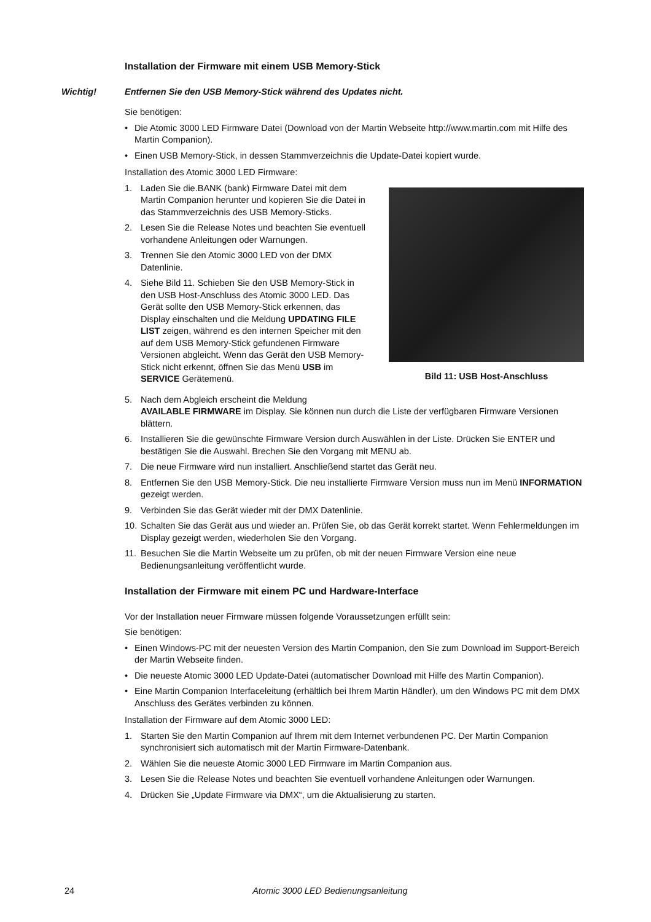Installation der Firmware mit einem USB Memory-Stick
Wichtig! Entfernen Sie den USB Memory-Stick während des Updates nicht.
Sie benötigen:
• Die Atomic 3000 LED Firmware Datei (Download von der Martin Webseite http://www.martin.com mit Hilfe des Martin Companion).
• Einen USB Memory-Stick, in dessen Stammverzeichnis die Update-Datei kopiert wurde.
Installation des Atomic 3000 LED Firmware:
1. Laden Sie die.BANK (bank) Firmware Datei mit dem Martin Companion herunter und kopieren Sie die Datei in das Stammverzeichnis des USB Memory-Sticks.
2. Lesen Sie die Release Notes und beachten Sie eventuell vorhandene Anleitungen oder Warnungen.
3. Trennen Sie den Atomic 3000 LED von der DMX Datenlinie.
4. Siehe Bild 11. Schieben Sie den USB Memory-Stick in den USB Host-Anschluss des Atomic 3000 LED. Das Gerät sollte den USB Memory-Stick erkennen, das Display einschalten und die Meldung UPDATING FILE LIST zeigen, während es den internen Speicher mit den auf dem USB Memory-Stick gefundenen Firmware Versionen abgleicht. Wenn das Gerät den USB Memory-Stick nicht erkennt, öffnen Sie das Menü USB im SERVICE Gerätemenü.
Bild 11: USB Host-Anschluss
5. Nach dem Abgleich erscheint die Meldung
AVAILABLE FIRMWARE im Display. Sie können nun durch die Liste der verfügbaren Firmware Versionen blättern.
6. Installieren Sie die gewünschte Firmware Version durch Auswählen in der Liste. Drücken Sie ENTER und bestätigen Sie die Auswahl. Brechen Sie den Vorgang mit MENU ab.
7. Die neue Firmware wird nun installiert. Anschließend startet das Gerät neu.
8. Entfernen Sie den USB Memory-Stick. Die neu installierte Firmware Version muss nun im Menü INFORMATION gezeigt werden.
9. Verbinden Sie das Gerät wieder mit der DMX Datenlinie.
10. Schalten Sie das Gerät aus und wieder an. Prüfen Sie, ob das Gerät korrekt startet. Wenn Fehlermeldungen im Display gezeigt werden, wiederholen Sie den Vorgang.
11. Besuchen Sie die Martin Webseite um zu prüfen, ob mit der neuen Firmware Version eine neue Bedienungsanleitung veröffentlicht wurde.
Installation der Firmware mit einem PC und Hardware-Interface
Vor der Installation neuer Firmware müssen folgende Voraussetzungen erfüllt sein:
Sie benötigen:
• Einen Windows-PC mit der neuesten Version des Martin Companion, den Sie zum Download im Support-Bereich der Martin Webseite finden.
• Die neueste Atomic 3000 LED Update-Datei (automatischer Download mit Hilfe des Martin Companion).
• Eine Martin Companion Interfaceleitung (erhältlich bei Ihrem Martin Händler), um den Windows PC mit dem DMX Anschluss des Gerätes verbinden zu können.
Installation der Firmware auf dem Atomic 3000 LED:
1. Starten Sie den Martin Companion auf Ihrem mit dem Internet verbundenen PC. Der Martin Companion synchronisiert sich automatisch mit der Martin Firmware-Datenbank.
2. Wählen Sie die neueste Atomic 3000 LED Firmware im Martin Companion aus.
3. Lesen Sie die Release Notes und beachten Sie eventuell vorhandene Anleitungen oder Warnungen.
4. Drücken Sie „Update Firmware via DMX“, um die Aktualisierung zu starten.
24 Atomic 3000 LED Bedienungsanleitung